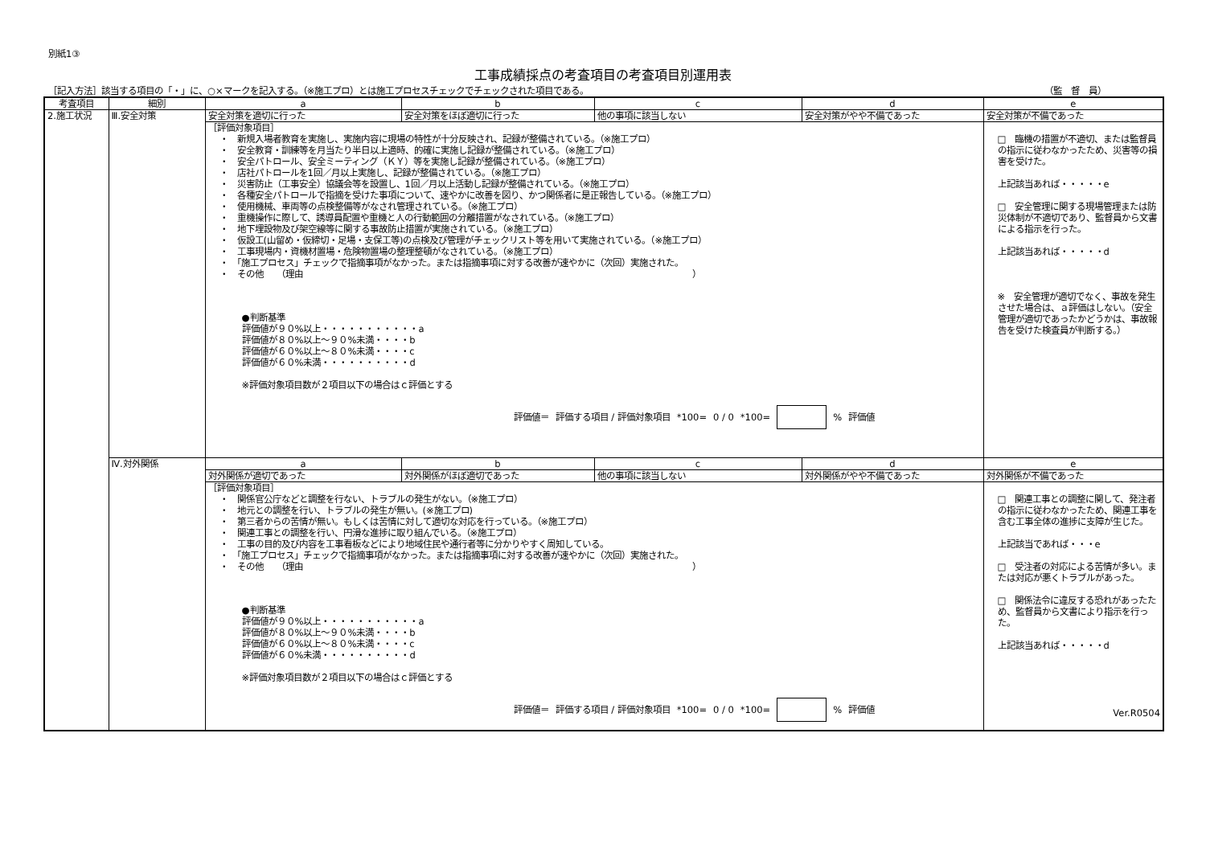別紙1③
工事成績採点の考査項目の考査項目別運用表
［記入方法］該当する項目の「・」に、○×マークを記入する。（※施工プロ）とは施工プロセスチェックでチェックされた項目である。 （監　督　員）
| 考査項目 | 細別 | a | b | c | d | e |
| --- | --- | --- | --- | --- | --- | --- |
| 2.施工状況 | Ⅲ.安全対策 | 安全対策を適切に行った | 安全対策をほぼ適切に行った | 他の事項に該当しない | 安全対策がやや不備であった | 安全対策が不備であった |
| | | ［評価対象項目］ ・ 新規入場者教育を実施し、実施内容に現場の特性が十分反映され、記録が整備されている。（※施工プロ） ・ 安全教育・訓練等を月当たり半日以上適時、的確に実施し記録が整備されている。（※施工プロ） ・ 安全パトロール、安全ミーティング（ＫＹ）等を実施し記録が整備されている。（※施工プロ） ・ 店社パトロールを1回／月以上実施し、記録が整備されている。（※施工プロ） ・ 災害防止（工事安全）協議会等を設置し、1回／月以上活動し記録が整備されている。（※施工プロ） ・ 各種安全パトロールで指摘を受けた事項について、速やかに改善を図り、かつ関係者に是正報告している。（※施工プロ） ・ 使用機械、車両等の点検整備等がなされ管理されている。（※施工プロ） ・ 重機操作に際して、誘導員配置や重機と人の行動範囲の分離措置がなされている。（※施工プロ） ・ 地下埋設物及び架空線等に関する事故防止措置が実施されている。（※施工プロ） ・ 仮設工(山留め・仮締切・足場・支保工等)の点検及び管理がチェックリスト等を用いて実施されている。（※施工プロ） ・ 工事現場内・資機材置場・危険物置場の整理整頓がなされている。（※施工プロ） ・ 「施工プロセス」チェックで指摘事項がなかった。または指摘事項に対する改善が速やかに（次回）実施された。 ・ その他 （理由 ） ●判断基準 評価値が９０%以上・・・・・・・・・・・a 評価値が８０%以上～９０%未満・・・・b 評価値が６０%以上～８０%未満・・・・c 評価値が６０%未満・・・・・・・・・・d ※評価対象項目数が２項目以下の場合はｃ評価とする 評価値＝ 評価する項目 / 評価対象項目 *100= 0 / 0 *100= % 評価値 | | | | □ 臨機の措置が不適切、または監督員の指示に従わなかったため、災害等の損害を受けた。 上記該当あれば・・・・・e □ 安全管理に関する現場管理または防災体制が不適切であり、監督員から文書による指示を行った。 上記該当あれば・・・・・d ※ 安全管理が適切でなく、事故を発生させた場合は、ａ評価はしない。（安全管理が適切であったかどうかは、事故報告を受けた検査員が判断する。） |
| | Ⅳ.対外関係 | a | b | c | d | e |
| | | 対外関係が適切であった | 対外関係がほぼ適切であった | 他の事項に該当しない | 対外関係がやや不備であった | 対外関係が不備であった |
| | | ［評価対象項目］ ・ 関係官公庁などと調整を行ない、トラブルの発生がない。（※施工プロ） ・ 地元との調整を行い、トラブルの発生が無い。(※施工プロ) ・ 第三者からの苦情が無い。もしくは苦情に対して適切な対応を行っている。（※施工プロ） ・ 関連工事との調整を行い、円滑な進捗に取り組んでいる。（※施工プロ） ・ 工事の目的及び内容を工事看板などにより地域住民や通行者等に分かりやすく周知している。 ・ 「施工プロセス」チェックで指摘事項がなかった。または指摘事項に対する改善が速やかに（次回）実施された。 ・ その他 （理由 ） ●判断基準 評価値が９０%以上・・・・・・・・・・・a 評価値が８０%以上～９０%未満・・・・b 評価値が６０%以上～８０%未満・・・・c 評価値が６０%未満・・・・・・・・・・d ※評価対象項目数が２項目以下の場合はｃ評価とする 評価値＝ 評価する項目 / 評価対象項目 *100= 0 / 0 *100= % 評価値 | | | | □ 関連工事との調整に関して、発注者の指示に従わなかったため、関連工事を含む工事全体の進捗に支障が生じた。 上記該当であれば・・・e □ 受注者の対応による苦情が多い。または対応が悪くトラブルがあった。 □ 関係法令に違反する恐れがあったため、監督員から文書により指示を行った。 上記該当あれば・・・・・d Ver.R0504 |